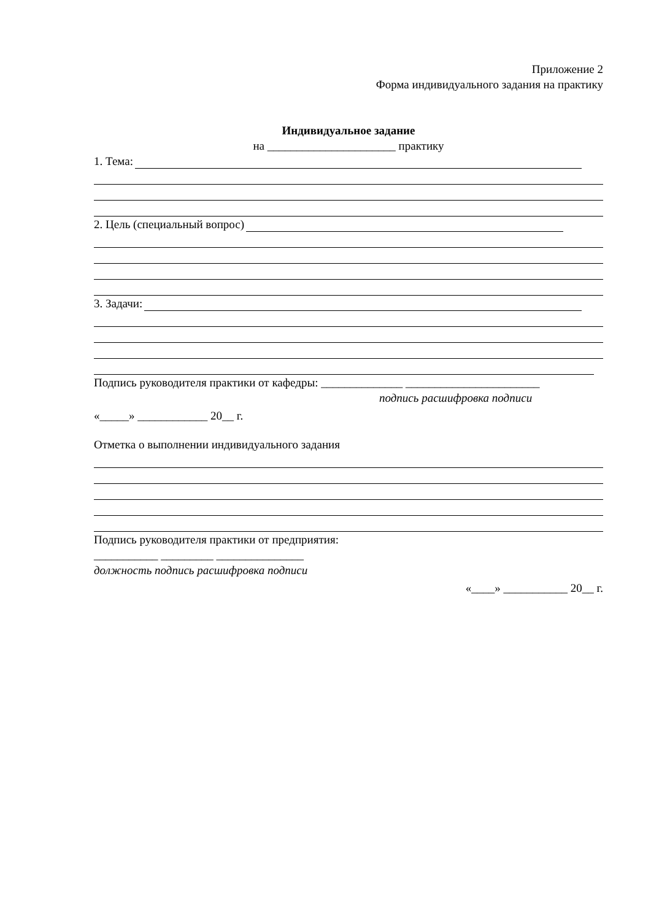Приложение 2
Форма индивидуального задания на практику
Индивидуальное задание
на ______________________ практику
1. Тема:
2. Цель (специальный вопрос)
3. Задачи:
Подпись руководителя практики от кафедры: ______________ _______________________
подпись расшифровка подписи
«_____» ____________ 20__ г.
Отметка о выполнении индивидуального задания
Подпись руководителя практики от предприятия:
___________ _________ _______________
должность подпись расшифровка подписи
«____» ___________ 20__ г.